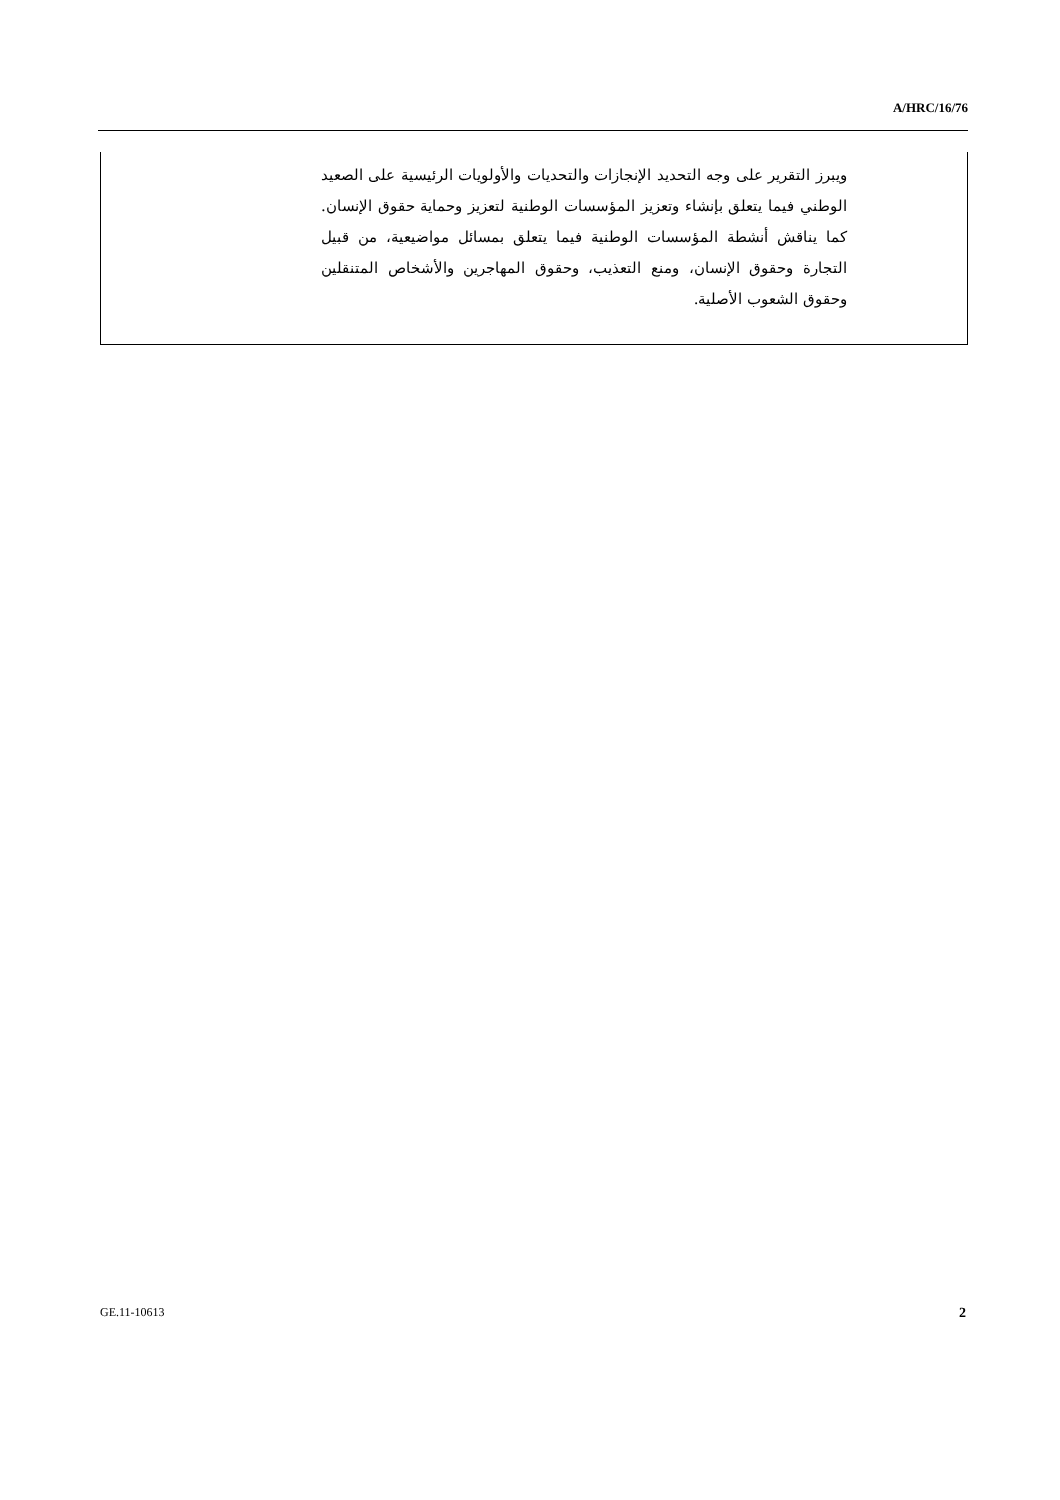A/HRC/16/76
ويبرز التقرير على وجه التحديد الإنجازات والتحديات والأولويات الرئيسية على الصعيد الوطني فيما يتعلق بإنشاء وتعزيز المؤسسات الوطنية لتعزيز وحماية حقوق الإنسان. كما يناقش أنشطة المؤسسات الوطنية فيما يتعلق بمسائل مواضيعية، من قبيل التجارة وحقوق الإنسان، ومنع التعذيب، وحقوق المهاجرين والأشخاص المتنقلين وحقوق الشعوب الأصلية.
GE.11-10613 2